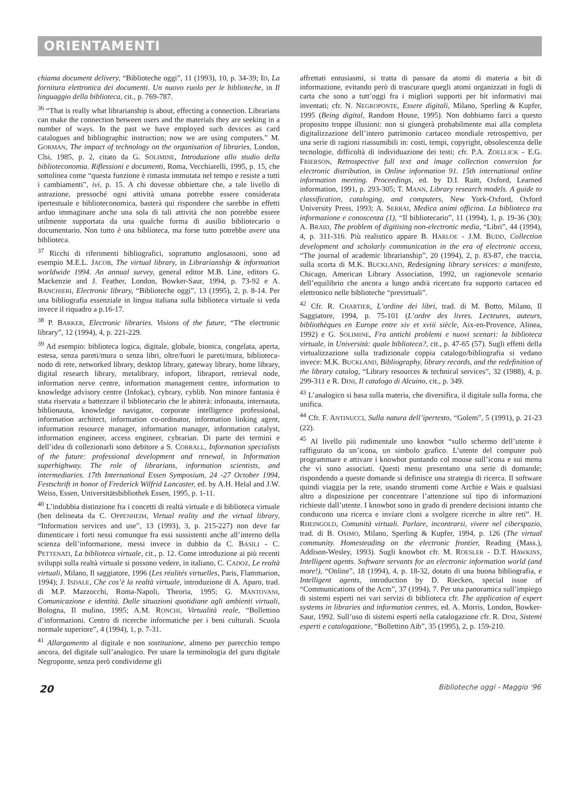ORIENTAMENTI
chiama document delivery, “Biblioteche oggi”, 11 (1993), 10, p. 34-39; ID, La fornitura elettronica dei documenti. Un nuovo ruolo per le biblioteche, in Il linguaggio della biblioteca, cit., p. 769-787.
<sup>36</sup> “That is really what librarianship is about, effecting a connection. Librarians can make the connection between users and the materials they are seeking in a number of ways. In the past we have employed such devices as card catalogues and bibliographic instruction; now we are using computers.” M. GORMAN, The impact of technology on the organisation of libraries, London, Clsi, 1985, p. 2, citato da G. SOLIMINE, Introduzione allo studio della biblioteconomia. Riflessioni e documenti, Roma, Vecchiarelli, 1995, p. 15, che sottolinea come “questa funzione è rimasta immutata nel tempo e resiste a tutti i cambiamenti”, ivi, p. 15. A chi dovesse obbiettare che, a tale livello di astrazione, pressoché ogni attività umana potrebbe essere considerata ipertestuale e biblioteconomica, basterà qui rispondere che sarebbe in effetti arduo immaginare anche una sola di tali attività che non potrebbe essere utilmente supportata da una qualche forma di ausilio bibliotecario o documentario. Non tutto è una biblioteca, ma forse tutto potrebbe avere una biblioteca.
<sup>37</sup> Ricchi di riferimenti bibliografici, soprattutto anglosassoni, sono ad esempio M.E.L. JACOB, The virtual library, in Librarianship & information worldwide 1994. An annual survey, general editor M.B. Line, editors G. Mackenzie and J. Feather, London, Bowker-Saur, 1994, p. 73-92 e A. BANCHIERI, Electronic library, “Biblioteche oggi”, 13 (1995), 2, p. 8-14. Per una bibliografia essenziale in lingua italiana sulla biblioteca virtuale si veda invece il riquadro a p.16-17.
<sup>38</sup> P. BARKER, Electronic libraries. Visions of the future, “The electronic library”, 12 (1994), 4, p. 221-229.
<sup>39</sup> Ad esempio: biblioteca logica, digitale, globale, bionica, congelata, aperta, estesa, senza pareti/mura o senza libri, oltre/fuori le pareti/mura, biblioteca-nodo di rete, networked library, desktop library, gateway library, home library, digital research library, metalibrary, infoport, libraport, retrieval node, information nerve centre, information management centre, information to knowledge advisory centre (Infokac), cybrary, cyblib. Non minore fantasia è stata riservata a battezzare il bibliotecario che le abiterà: infonauta, internauta, biblionauta, knowledge navigator, corporate intelligence professional, information architect, information co-ordinator, information linking agent, information resource manager, information manager, information catalyst, information engineer, access engineer, cybrarian. Di parte dei termini e dell’idea di collezionarli sono debitore a S. CORRALL, Information specialists of the future: professional development and renewal, in Information superhighway. The role of librarians, information scientists, and intermediaries. 17th International Essen Symposium, 24 -27 October 1994, Festschrift in honor of Frederick Wilfrid Lancaster, ed. by A.H. Helal and J.W. Weiss, Essen, Universitätsbibliothek Essen, 1995, p. 1-11.
<sup>40</sup> L’indubbia distinzione fra i concetti di realtà virtuale e di biblioteca virtuale (ben delineata da C. OPPENHEIM, Virtual reality and the virtual library, “Information services and use”, 13 (1993), 3, p. 215-227) non deve far dimenticare i forti nessi comunque fra essi sussistenti anche all’interno della scienza dell’informazione, messi invece in dubbio da C. BASILI - C. PETTENATI, La biblioteca virtuale, cit., p. 12. Come introduzione ai più recenti sviluppi sulla realtà virtuale si possono vedere, in italiano, C. CADOZ, Le realtà virtuali, Milano, Il saggiatore, 1996 (Les réalités virtuelles, Paris, Flammarion, 1994); J. ISDALE, Che cos’è la realtà virtuale, introduzione di A. Aparo, trad. di M.P. Mazzocchi, Roma-Napoli, Theoria, 1995; G. MANTOVANI, Comunicazione e identità. Dalle situazioni quotidiane agli ambienti virtuali, Bologna, Il mulino, 1995; A.M. RONCHI, Virtualità reale, “Bollettino d’informazioni. Centro di ricerche informatiche per i beni culturali. Scuola normale superiore”, 4 (1994), 1, p. 7-31.
<sup>41</sup> Allargamento al digitale e non sostituzione, almeno per parecchio tempo ancora, del digitale sull’analogico. Per usare la terminologia del guru digitale Negroponte, senza però condividerne gli
affrettati entusiasmi, si tratta di passare da atomi di materia a bit di informazione, evitando però di trascurare quegli atomi organizzati in fogli di carta che sono a tutt’oggi fra i migliori supporti per bit informativi mai inventati; cfr. N. NEGROPONTE, Essere digitali, Milano, Sperling & Kupfer, 1995 (Being digital, Random House, 1995). Non dobbiamo farci a questo proposito troppe illusioni: non si giungerà probabilmente mai alla completa digitalizzazione dell’intero patrimonio cartaceo mondiale retrospettivo, per una serie di ragioni riassumibili in: costi, tempi, copyright, obsolescenza delle tecnologie, difficoltà di individuazione dei testi; cfr. P.A. ZOELLICK - E.G. FRIERSON, Retrospective full text and image collection conversion for electronic distribution, in Online information 91. 15th international online information meeting. Proceedings, ed. by D.I. Raitt, Oxford, Learned information, 1991, p. 293-305; T. MANN, Library research models. A guide to classification, cataloging, and computers, New York-Oxford, Oxford University Press, 1993; A. SERRAI, Medica animi officina. La biblioteca tra informazione e conoscenza (1), “Il bibliotecario”, 11 (1994), 1, p. 19-36 (30); A. BRAID, The problem of digitising non-electronic media, “Libri”, 44 (1994), 4, p. 311-316. Più realistico appare B. HARLOE - J.M. BUDD, Collection development and scholarly communication in the era of electronic access, “The journal of academic librarianship”, 20 (1994), 2, p. 83-87, che traccia, sulla scorta di M.K. BUCKLAND, Redesigning library services: a manifesto, Chicago, American Library Association, 1992, un ragionevole scenario dell’equilibrio che ancora a lungo andrà ricercato fra supporto cartaceo ed elettronico nelle biblioteche “previrtuali”.
<sup>42</sup> Cfr. R. CHARTIER, L’ordine dei libri, trad. di M. Botto, Milano, Il Saggiatore, 1994, p. 75-101 (L’ordre des livres. Lecteures, auteurs, bibliothèques en Europe entre xiv et xviii siècle, Aix-en-Provence, Alinea, 1992) e G. SOLIMINE, Fra antichi problemi e nuovi scenari: la biblioteca virtuale, in Università: quale biblioteca?, cit., p. 47-65 (57). Sugli effetti della virtualizzazione sulla tradizionale coppia catalogo/bibliografia si vedano invece: M.K. BUCKLAND, Bibliography, library records, and the redefinition of the library catalog, “Library resources & technical services”, 32 (1988), 4, p. 299-311 e R. DINI, Il catalogo di Alcuino, cit., p. 349.
<sup>43</sup> L’analogico si basa sulla materia, che diversifica, il digitale sulla forma, che unifica.
<sup>44</sup> Cfr. F. ANTINUCCI, Sulla natura dell’ipertesto, “Golem”, 5 (1991), p. 21-23 (22).
<sup>45</sup> Al livello più rudimentale uno knowbot “sullo schermo dell’utente è raffigurato da un’icona, un simbolo grafico. L’utente del computer può programmare e attivare i knowbot puntando col mouse sull’icona e sui menu che vi sono associati. Questi menu presentano una serie di domande; rispondendo a queste domande si definisce una strategia di ricerca. Il software quindi viaggia per la rete, usando strumenti come Archie e Wais e qualsiasi altro a disposizione per concentrare l’attenzione sul tipo di informazioni richieste dall’utente. I knowbot sono in grado di prendere decisioni intanto che conducono una ricerca e inviare cloni a svolgere ricerche in altre reti”. H. RHEINGOLD, Comunità virtuali. Parlare, incontrarsi, vivere nel ciberspazio, trad. di B. OSIMO, Milano, Sperling & Kupfer, 1994, p. 126 (The virtual community. Homesteading on the electronic frontier, Reading (Mass.), Addison-Wesley, 1993). Sugli knowbot cfr. M. ROESLER - D.T. HAWKINS, Intelligent agents. Software servants for an electronic information world (and more!), “Online”, 18 (1994), 4, p. 18-32, dotato di una buona bibliografia, e Intelligent agents, introduction by D. Riecken, special issue of “Communications of the Acm”, 37 (1994), 7. Per una panoramica sull’impiego di sistemi esperti nei vari servizi di biblioteca cfr. The application of expert systems in libraries and information centres, ed. A. Morris, London, Bowker-Saur, 1992. Sull’uso di sistemi esperti nella catalogazione cfr. R. DINI, Sistemi esperti e catalogazione, “Bollettino Aib”, 35 (1995), 2, p. 159-210.
20 Biblioteche oggi - Maggio '96